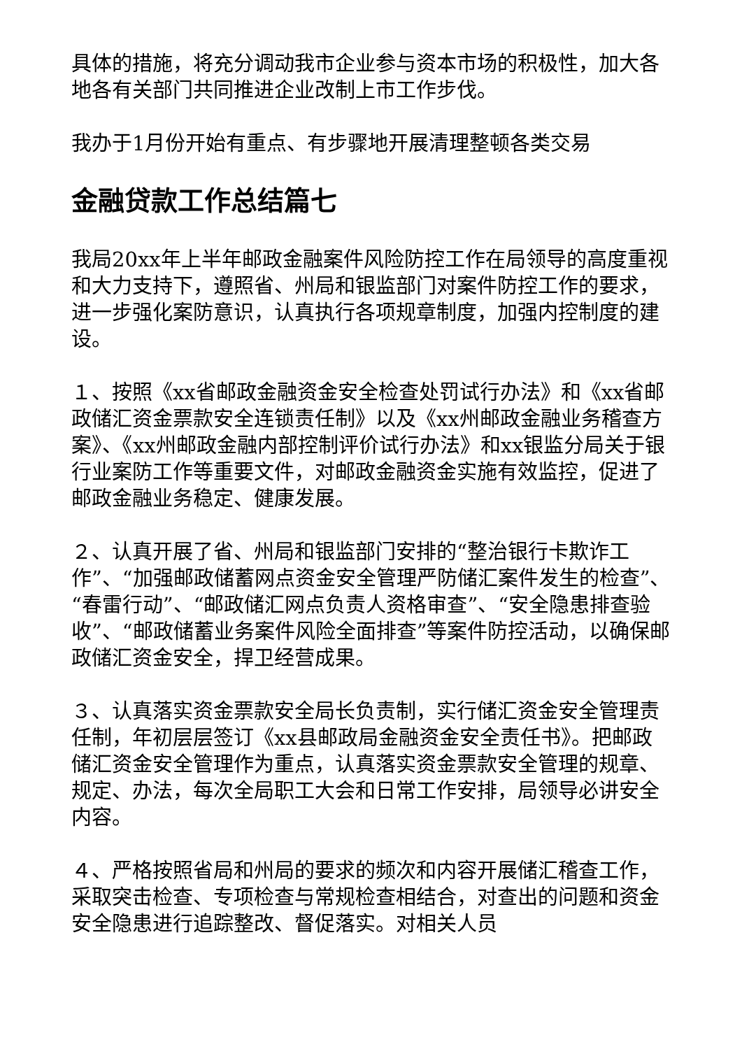具体的措施，将充分调动我市企业参与资本市场的积极性，加大各地各有关部门共同推进企业改制上市工作步伐。
我办于1月份开始有重点、有步骤地开展清理整顿各类交易
金融贷款工作总结篇七
我局20xx年上半年邮政金融案件风险防控工作在局领导的高度重视和大力支持下，遵照省、州局和银监部门对案件防控工作的要求，进一步强化案防意识，认真执行各项规章制度，加强内控制度的建设。
１、按照《xx省邮政金融资金安全检查处罚试行办法》和《xx省邮政储汇资金票款安全连锁责任制》以及《xx州邮政金融业务稽查方案》、《xx州邮政金融内部控制评价试行办法》和xx银监分局关于银行业案防工作等重要文件，对邮政金融资金实施有效监控，促进了邮政金融业务稳定、健康发展。
２、认真开展了省、州局和银监部门安排的“整治银行卡欺诈工作”、“加强邮政储蓄网点资金安全管理严防储汇案件发生的检查”、“春雷行动”、“邮政储汇网点负责人资格审查”、“安全隐患排查验收”、“邮政储蓄业务案件风险全面排查”等案件防控活动，以确保邮政储汇资金安全，捍卫经营成果。
３、认真落实资金票款安全局长负责制，实行储汇资金安全管理责任制，年初层层签订《xx县邮政局金融资金安全责任书》。把邮政储汇资金安全管理作为重点，认真落实资金票款安全管理的规章、规定、办法，每次全局职工大会和日常工作安排，局领导必讲安全内容。
４、严格按照省局和州局的要求的频次和内容开展储汇稽查工作，采取突击检查、专项检查与常规检查相结合，对查出的问题和资金安全隐患进行追踪整改、督促落实。对相关人员